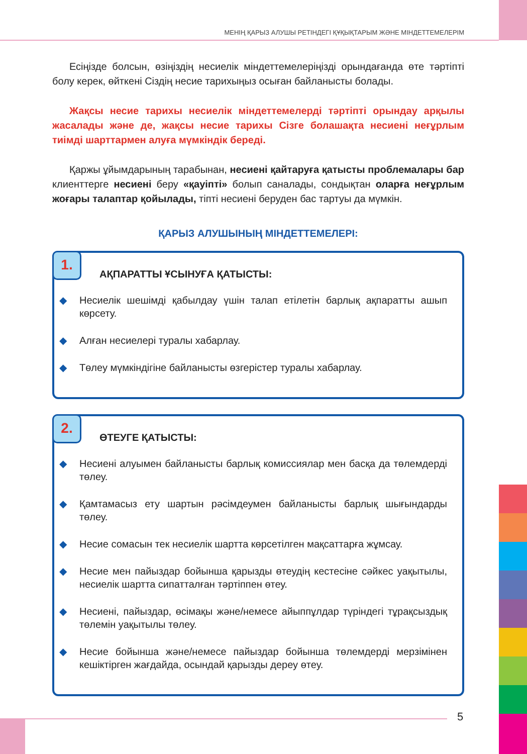МЕНІҢ ҚАРЫЗ АЛУШЫ РЕТІНДЕГІ ҚҰҚЫҚТАРЫМ ЖӘНЕ МІНДЕТТЕМЕЛЕРІМ
Есіңізде болсын, өзіңіздің несиелік міндеттемелеріңізді орындағанда өте тәртіпті болу керек, өйткені Сіздің несие тарихыңыз осыған байланысты болады.
Жақсы несие тарихы несиелік міндеттемелерді тәртіпті орындау арқылы жасалады және де, жақсы несие тарихы Сізге болашақта несиені неғұрлым тиімді шарттармен алуға мүмкіндік береді.
Қаржы ұйымдарының тарабынан, несиені қайтаруға қатысты проблемалары бар клиенттерге несиені беру «қауіпті» болып саналады, сондықтан оларға неғұрлым жоғары талаптар қойылады, тіпті несиені беруден бас тартуы да мүмкін.
ҚАРЫЗ АЛУШЫНЫҢ МІНДЕТТЕМЕЛЕРІ:
1.
АҚПАРАТТЫ ҰСЫНУҒА ҚАТЫСТЫ:
◆ Несиелік шешімді қабылдау үшін талап етілетін барлық ақпаратты ашып көрсету.
◆ Алған несиелері туралы хабарлау.
◆ Төлеу мүмкіндігіне байланысты өзгерістер туралы хабарлау.
2.
ӨТЕУГЕ ҚАТЫСТЫ:
◆ Несиені алуымен байланысты барлық комиссиялар мен басқа да төлемдерді төлеу.
◆ Қамтамасыз ету шартын рәсімдеумен байланысты барлық шығындарды төлеу.
◆ Несие сомасын тек несиелік шартта көрсетілген мақсаттарға жұмсау.
◆ Несие мен пайыздар бойынша қарызды өтеудің кестесіне сәйкес уақытылы, несиелік шартта сипатталған тәртіппен өтеу.
◆ Несиені, пайыздар, өсімақы және/немесе айыппұлдар түріндегі тұрақсыздық төлемін уақытылы төлеу.
◆ Несие бойынша және/немесе пайыздар бойынша төлемдерді мерзімінен кешіктірген жағдайда, осындай қарызды дереу өтеу.
5